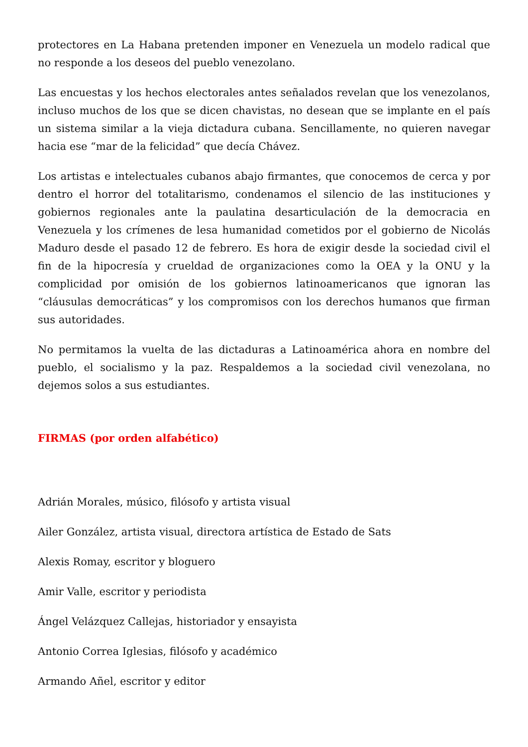protectores en La Habana pretenden imponer en Venezuela un modelo radical que no responde a los deseos del pueblo venezolano.
Las encuestas y los hechos electorales antes señalados revelan que los venezolanos, incluso muchos de los que se dicen chavistas, no desean que se implante en el país un sistema similar a la vieja dictadura cubana. Sencillamente, no quieren navegar hacia ese “mar de la felicidad” que decía Chávez.
Los artistas e intelectuales cubanos abajo firmantes, que conocemos de cerca y por dentro el horror del totalitarismo, condenamos el silencio de las instituciones y gobiernos regionales ante la paulatina desarticulación de la democracia en Venezuela y los crímenes de lesa humanidad cometidos por el gobierno de Nicolás Maduro desde el pasado 12 de febrero. Es hora de exigir desde la sociedad civil el fin de la hipocresía y crueldad de organizaciones como la OEA y la ONU y la complicidad por omisión de los gobiernos latinoamericanos que ignoran las “cláusulas democráticas” y los compromisos con los derechos humanos que firman sus autoridades.
No permitamos la vuelta de las dictaduras a Latinoamérica ahora en nombre del pueblo, el socialismo y la paz. Respaldemos a la sociedad civil venezolana, no dejemos solos a sus estudiantes.
FIRMAS (por orden alfabético)
Adrián Morales, músico, filósofo y artista visual
Ailer González, artista visual, directora artística de Estado de Sats
Alexis Romay, escritor y bloguero
Amir Valle, escritor y periodista
Ángel Velázquez Callejas, historiador y ensayista
Antonio Correa Iglesias, filósofo y académico
Armando Añel, escritor y editor